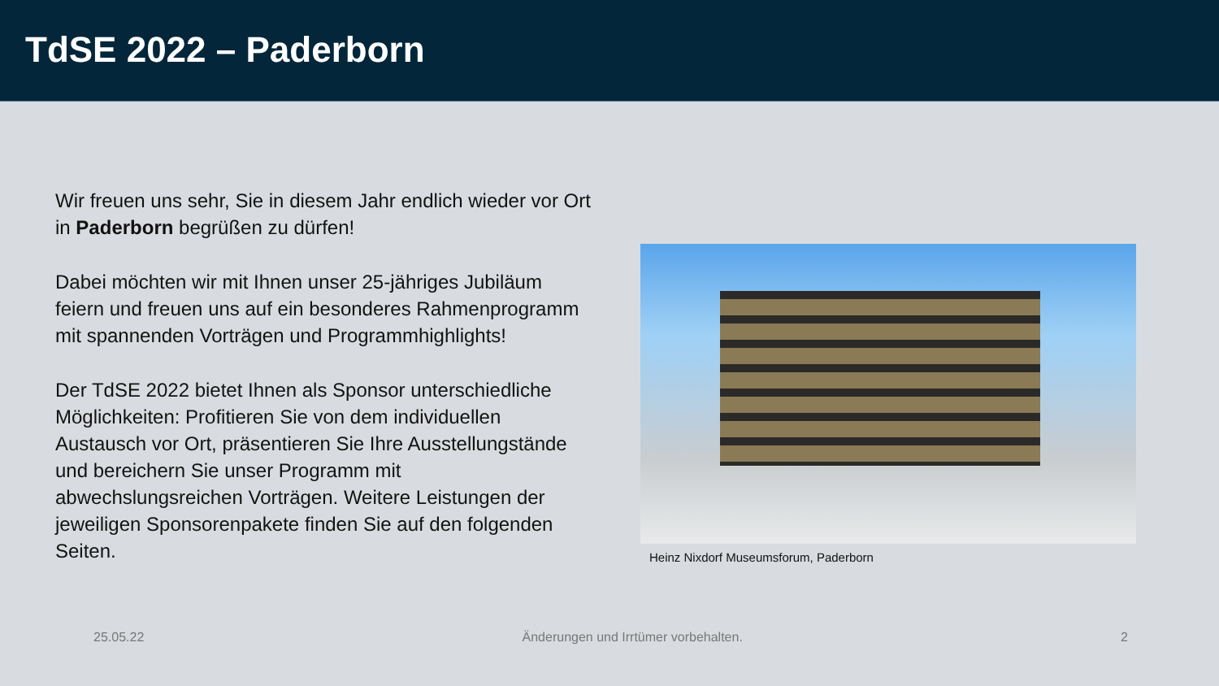TdSE 2022 – Paderborn
Wir freuen uns sehr, Sie in diesem Jahr endlich wieder vor Ort in Paderborn begrüßen zu dürfen!
Dabei möchten wir mit Ihnen unser 25-jähriges Jubiläum feiern und freuen uns auf ein besonderes Rahmenprogramm mit spannenden Vorträgen und Programmhighlights!
Der TdSE 2022 bietet Ihnen als Sponsor unterschiedliche Möglichkeiten: Profitieren Sie von dem individuellen Austausch vor Ort, präsentieren Sie Ihre Ausstellungstände und bereichern Sie unser Programm mit abwechslungsreichen Vorträgen. Weitere Leistungen der jeweiligen Sponsorenpakete finden Sie auf den folgenden Seiten.
Heinz Nixdorf Museumsforum, Paderborn
25.05.22 Änderungen und Irrtümer vorbehalten. 2